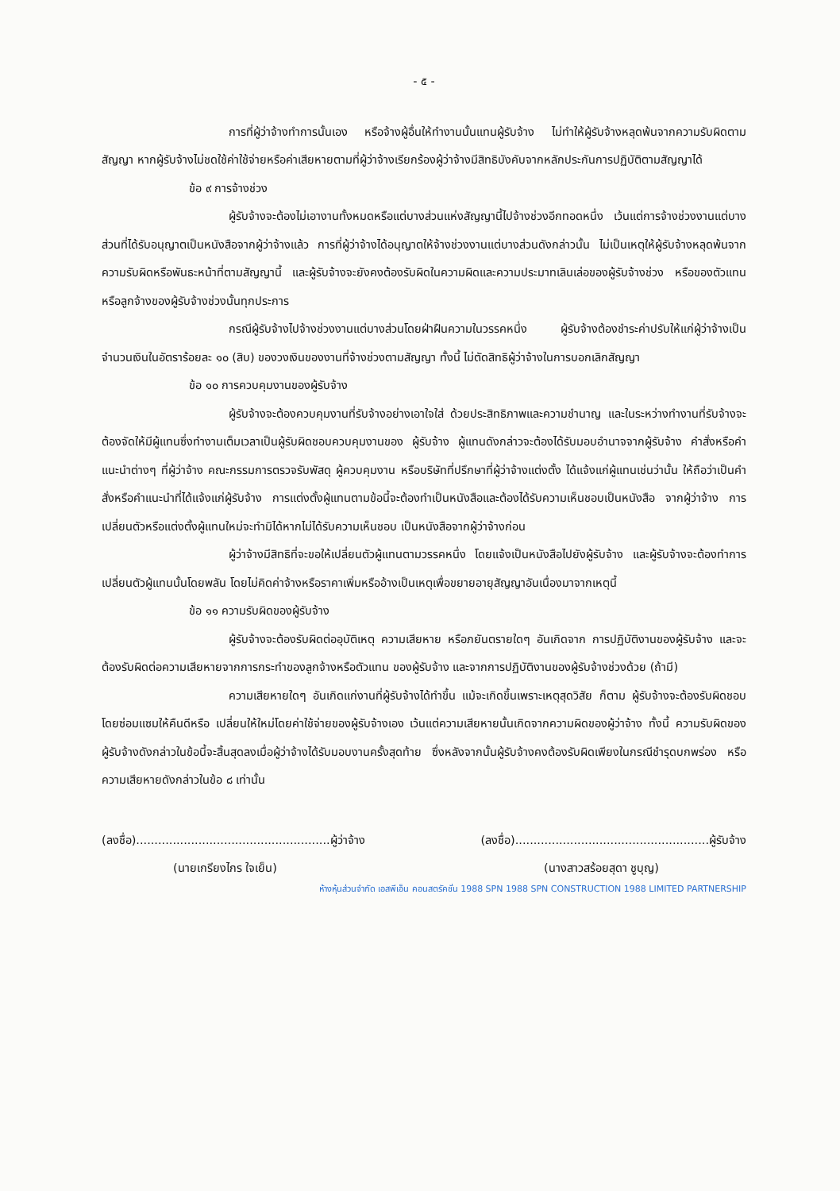- ๕ -
การที่ผู้ว่าจ้างทำการนั้นเอง หรือจ้างผู้อื่นให้ทำงานนั้นแทนผู้รับจ้าง ไม่ทำให้ผู้รับจ้างหลุดพ้นจากความรับผิดตามสัญญา หากผู้รับจ้างไม่ชดใช้ค่าใช้จ่ายหรือค่าเสียหายตามที่ผู้ว่าจ้างเรียกร้องผู้ว่าจ้างมีสิทธิบังคับจากหลักประกันการปฏิบัติตามสัญญาได้
ข้อ ๙ การจ้างช่วง
ผู้รับจ้างจะต้องไม่เอางานทั้งหมดหรือแต่บางส่วนแห่งสัญญานี้ไปจ้างช่วงอีกทอดหนึ่ง เว้นแต่การจ้างช่วงงานแต่บางส่วนที่ได้รับอนุญาตเป็นหนังสือจากผู้ว่าจ้างแล้ว การที่ผู้ว่าจ้างได้อนุญาตให้จ้างช่วงงานแต่บางส่วนดังกล่าวนั้น ไม่เป็นเหตุให้ผู้รับจ้างหลุดพ้นจาก ความรับผิดหรือพันธะหน้าที่ตามสัญญานี้ และผู้รับจ้างจะยังคงต้องรับผิดในความผิดและความประมาทเลินเล่อของผู้รับจ้างช่วง หรือของตัวแทนหรือลูกจ้างของผู้รับจ้างช่วงนั้นทุกประการ
กรณีผู้รับจ้างไปจ้างช่วงงานแต่บางส่วนโดยฝ่าฝืนความในวรรคหนึ่ง ผู้รับจ้างต้องชำระค่าปรับให้แก่ผู้ว่าจ้างเป็นจำนวนเงินในอัตราร้อยละ ๑๐ (สิบ) ของวงเงินของงานที่จ้างช่วงตามสัญญา ทั้งนี้ ไม่ตัดสิทธิผู้ว่าจ้างในการบอกเลิกสัญญา
ข้อ ๑๐ การควบคุมงานของผู้รับจ้าง
ผู้รับจ้างจะต้องควบคุมงานที่รับจ้างอย่างเอาใจใส่ ด้วยประสิทธิภาพและความชำนาญ และในระหว่างทำงานที่รับจ้างจะต้องจัดให้มีผู้แทนซึ่งทำงานเต็มเวลาเป็นผู้รับผิดชอบควบคุมงานของ ผู้รับจ้าง ผู้แทนดังกล่าวจะต้องได้รับมอบอำนาจจากผู้รับจ้าง คำสั่งหรือคำแนะนำต่างๆ ที่ผู้ว่าจ้าง คณะกรรมการตรวจรับพัสดุ ผู้ควบคุมงาน หรือบริษัทที่ปรึกษาที่ผู้ว่าจ้างแต่งตั้ง ได้แจ้งแก่ผู้แทนเช่นว่านั้น ให้ถือว่าเป็นคำสั่งหรือคำแนะนำที่ได้แจ้งแก่ผู้รับจ้าง การแต่งตั้งผู้แทนตามข้อนี้จะต้องทำเป็นหนังสือและต้องได้รับความเห็นชอบเป็นหนังสือ จากผู้ว่าจ้าง การเปลี่ยนตัวหรือแต่งตั้งผู้แทนใหม่จะทำมิได้หากไม่ได้รับความเห็นชอบ เป็นหนังสือจากผู้ว่าจ้างก่อน
ผู้ว่าจ้างมีสิทธิที่จะขอให้เปลี่ยนตัวผู้แทนตามวรรคหนึ่ง โดยแจ้งเป็นหนังสือไปยังผู้รับจ้าง และผู้รับจ้างจะต้องทำการเปลี่ยนตัวผู้แทนนั้นโดยพลัน โดยไม่คิดค่าจ้างหรือราคาเพิ่มหรืออ้างเป็นเหตุเพื่อขยายอายุสัญญาอันเนื่องมาจากเหตุนี้
ข้อ ๑๑ ความรับผิดของผู้รับจ้าง
ผู้รับจ้างจะต้องรับผิดต่ออุบัติเหตุ ความเสียหาย หรือภยันตรายใดๆ อันเกิดจาก การปฏิบัติงานของผู้รับจ้าง และจะต้องรับผิดต่อความเสียหายจากการกระทำของลูกจ้างหรือตัวแทน ของผู้รับจ้าง และจากการปฏิบัติงานของผู้รับจ้างช่วงด้วย (ถ้ามี)
ความเสียหายใดๆ อันเกิดแก่งานที่ผู้รับจ้างได้ทำขึ้น แม้จะเกิดขึ้นเพราะเหตุสุดวิสัย ก็ตาม ผู้รับจ้างจะต้องรับผิดชอบโดยซ่อมแซมให้คืนดีหรือ เปลี่ยนให้ใหม่โดยค่าใช้จ่ายของผู้รับจ้างเอง เว้นแต่ความเสียหายนั้นเกิดจากความผิดของผู้ว่าจ้าง ทั้งนี้ ความรับผิดของผู้รับจ้างดังกล่าวในข้อนี้จะสิ้นสุดลงเมื่อผู้ว่าจ้างได้รับมอบงานครั้งสุดท้าย ซึ่งหลังจากนั้นผู้รับจ้างคงต้องรับผิดเพียงในกรณีชำรุดบกพร่อง หรือความเสียหายดังกล่าวในข้อ ๘ เท่านั้น
(ลงชื่อ).....................................................ผู้ว่าจ้าง (ลงชื่อ).....................................................ผู้รับจ้าง
(นายเกรียงไกร ใจเย็น) (นางสาวสร้อยสุดา ชูบุญ)
ห้างหุ้นส่วนจำกัด เอสพีเอ็น คอนสตรัคชั่น 1988 SPN 1988 SPN CONSTRUCTION 1988 LIMITED PARTNERSHIP